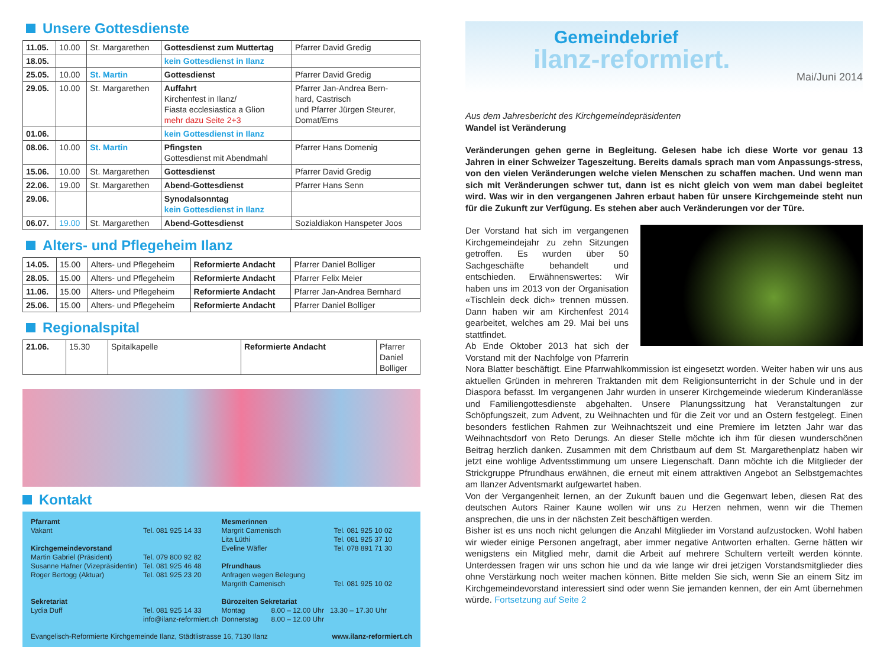Unsere Gottesdienste
| 11.05. | 10.00 | St. Margarethen | Gottesdienst zum Muttertag | Pfarrer David Gredig |
| 18.05. | | | kein Gottesdienst in Ilanz | |
| 25.05. | 10.00 | St. Martin | Gottesdienst | Pfarrer David Gredig |
| 29.05. | 10.00 | St. Margarethen | Auffahrt Kirchenfest in Ilanz/ Fiasta ecclesiastica a Glion mehr dazu Seite 2+3 | Pfarrer Jan-Andrea Bern- hard, Castrisch und Pfarrer Jürgen Steurer, Domat/Ems |
| 01.06. | | | kein Gottesdienst in Ilanz | |
| 08.06. | 10.00 | St. Martin | Pfingsten Gottesdienst mit Abendmahl | Pfarrer Hans Domenig |
| 15.06. | 10.00 | St. Margarethen | Gottesdienst | Pfarrer David Gredig |
| 22.06. | 19.00 | St. Margarethen | Abend-Gottesdienst | Pfarrer Hans Senn |
| 29.06. | | | Synodalsonntag kein Gottesdienst in Ilanz | |
| 06.07. | 19.00 | St. Margarethen | Abend-Gottesdienst | Sozialdiakon Hanspeter Joos |
Alters- und Pflegeheim Ilanz
| 14.05. | 15.00 | Alters- und Pflegeheim | Reformierte Andacht | Pfarrer Daniel Bolliger |
| 28.05. | 15.00 | Alters- und Pflegeheim | Reformierte Andacht | Pfarrer Felix Meier |
| 11.06. | 15.00 | Alters- und Pflegeheim | Reformierte Andacht | Pfarrer Jan-Andrea Bernhard |
| 25.06. | 15.00 | Alters- und Pflegeheim | Reformierte Andacht | Pfarrer Daniel Bolliger |
Regionalspital
| 21.06. | 15.30 | Spitalkapelle | Reformierte Andacht | Pfarrer Daniel Bolliger |
Kontakt
Pfarramt
Vakant Tel. 081 925 14 33
Kirchgemeindevorstand
Martin Gabriel (Präsident) Tel. 079 800 92 82
Susanne Hafner (Vizepräsidentin) Tel. 081 925 46 48
Roger Bertogg (Aktuar) Tel. 081 925 23 20
Sekretariat
Lydia Duff Tel. 081 925 14 33
info@ilanz-reformiert.ch
Mesmerinnen
Margrit Camenisch Tel. 081 925 10 02
Lita Lüthi Tel. 081 925 37 10
Eveline Wäfler Tel. 078 891 71 30
Pfrundhaus
Anfragen wegen Belegung
Margrith Camenisch Tel. 081 925 10 02
Bürozeiten Sekretariat
Montag 8.00 – 12.00 Uhr 13.30 – 17.30 Uhr
Donnerstag 8.00 – 12.00 Uhr
Evangelisch-Reformierte Kirchgemeinde Ilanz, Städtlistrasse 16, 7130 Ilanz www.ilanz-reformiert.ch
Gemeindebrief
ilanz-reformiert.
Mai/Juni 2014
Aus dem Jahresbericht des Kirchgemeindepräsidenten
Wandel ist Veränderung
Veränderungen gehen gerne in Begleitung. Gelesen habe ich diese Worte vor genau 13 Jahren in einer Schweizer Tageszeitung. Bereits damals sprach man vom Anpassungs-stress, von den vielen Veränderungen welche vielen Menschen zu schaffen machen. Und wenn man sich mit Veränderungen schwer tut, dann ist es nicht gleich von wem man dabei begleitet wird. Was wir in den vergangenen Jahren erbaut haben für unsere Kirchgemeinde steht nun für die Zukunft zur Verfügung. Es stehen aber auch Veränderungen vor der Türe.
Der Vorstand hat sich im vergangenen Kirchgemeindejahr zu zehn Sitzungen getroffen. Es wurden über 50 Sachgeschäfte behandelt und entschieden. Erwähnenswertes: Wir haben uns im 2013 von der Organisation «Tischlein deck dich» trennen müssen. Dann haben wir am Kirchenfest 2014 gearbeitet, welches am 29. Mai bei uns stattfindet.
Ab Ende Oktober 2013 hat sich der Vorstand mit der Nachfolge von Pfarrerin Nora Blatter beschäftigt. Eine Pfarrwahlkommission ist eingesetzt worden. Weiter haben wir uns aus aktuellen Gründen in mehreren Traktanden mit dem Religionsunterricht in der Schule und in der Diaspora befasst. Im vergangenen Jahr wurden in unserer Kirchgemeinde wiederum Kinderanlässe und Familiengottesdienste abgehalten. Unsere Planungssitzung hat Veranstaltungen zur Schöpfungszeit, zum Advent, zu Weihnachten und für die Zeit vor und an Ostern festgelegt. Einen besonders festlichen Rahmen zur Weihnachtszeit und eine Premiere im letzten Jahr war das Weihnachtsdorf von Reto Derungs. An dieser Stelle möchte ich ihm für diesen wunderschönen Beitrag herzlich danken. Zusammen mit dem Christbaum auf dem St. Margarethenplatz haben wir jetzt eine wohlige Adventsstimmung um unsere Liegenschaft. Dann möchte ich die Mitglieder der Strickgruppe Pfrundhaus erwähnen, die erneut mit einem attraktiven Angebot an Selbstgemachtes am Ilanzer Adventsmarkt aufgewartet haben.
Von der Vergangenheit lernen, an der Zukunft bauen und die Gegenwart leben, diesen Rat des deutschen Autors Rainer Kaune wollen wir uns zu Herzen nehmen, wenn wir die Themen ansprechen, die uns in der nächsten Zeit beschäftigen werden.
Bisher ist es uns noch nicht gelungen die Anzahl Mitglieder im Vorstand aufzustocken. Wohl haben wir wieder einige Personen angefragt, aber immer negative Antworten erhalten. Gerne hätten wir wenigstens ein Mitglied mehr, damit die Arbeit auf mehrere Schultern verteilt werden könnte. Unterdessen fragen wir uns schon hie und da wie lange wir drei jetzigen Vorstandsmitglieder dies ohne Verstärkung noch weiter machen können. Bitte melden Sie sich, wenn Sie an einem Sitz im Kirchgemeindevorstand interessiert sind oder wenn Sie jemanden kennen, der ein Amt übernehmen würde. Fortsetzung auf Seite 2